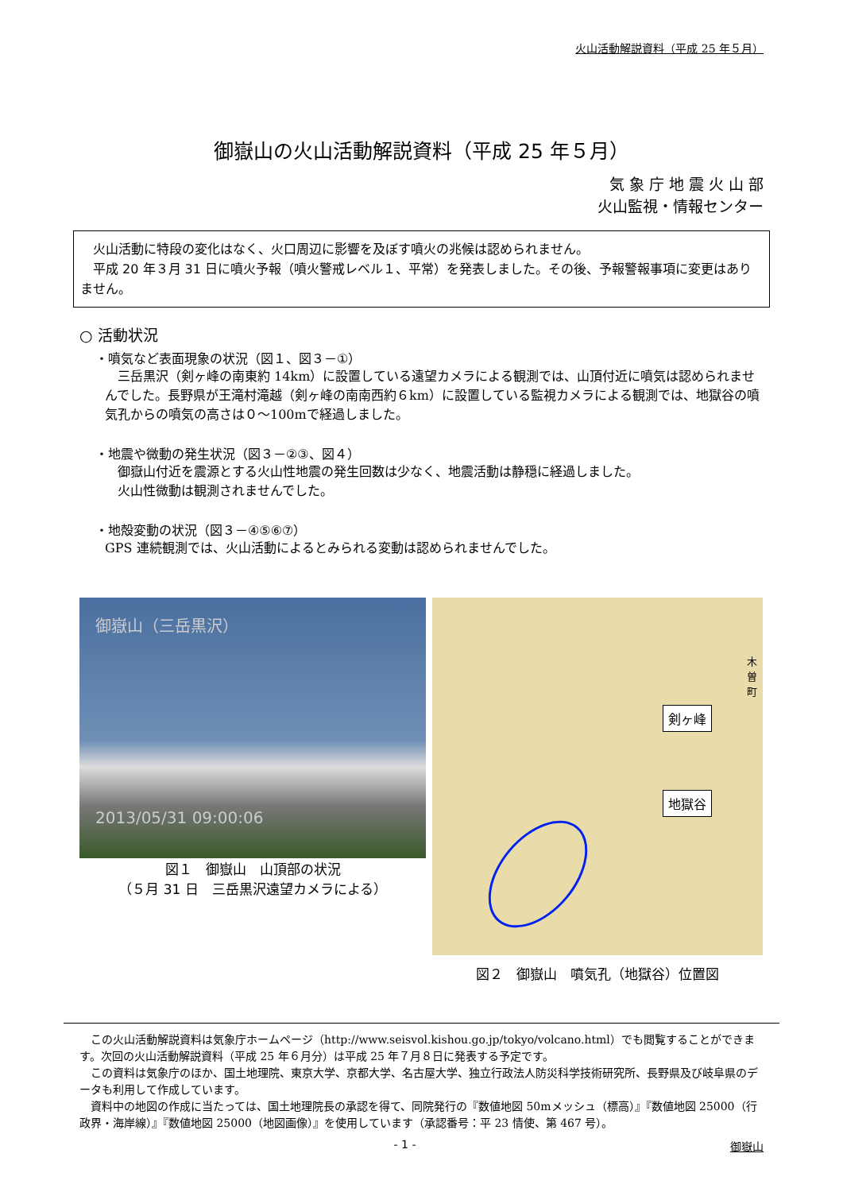火山活動解説資料（平成 25 年５月）
御嶽山の火山活動解説資料（平成 25 年５月）
気 象 庁 地 震 火 山 部
火山監視・情報センター
　火山活動に特段の変化はなく、火口周辺に影響を及ぼす噴火の兆候は認められません。
　平成 20 年３月 31 日に噴火予報（噴火警戒レベル１、平常）を発表しました。その後、予報警報事項に変更はありません。
○ 活動状況
・噴気など表面現象の状況（図１、図３－①）
　三岳黒沢（剣ヶ峰の南東約 14km）に設置している遠望カメラによる観測では、山頂付近に噴気は認められませんでした。長野県が王滝村滝越（剣ヶ峰の南南西約６km）に設置している監視カメラによる観測では、地獄谷の噴気孔からの噴気の高さは０～100mで経過しました。
・地震や微動の発生状況（図３－②③、図４）
　御嶽山付近を震源とする火山性地震の発生回数は少なく、地震活動は静穏に経過しました。
　火山性微動は観測されませんでした。
・地殻変動の状況（図３－④⑤⑥⑦）
GPS 連続観測では、火山活動によるとみられる変動は認められませんでした。
御嶽山（三岳黒沢）
2013/05/31 09:00:06
図１　御嶽山　山頂部の状況
（５月 31 日　三岳黒沢遠望カメラによる）
剣ヶ峰
地獄谷
木曽町
図２　御嶽山　噴気孔（地獄谷）位置図
この火山活動解説資料は気象庁ホームページ（http://www.seisvol.kishou.go.jp/tokyo/volcano.html）でも閲覧することができます。次回の火山活動解説資料（平成 25 年６月分）は平成 25 年７月８日に発表する予定です。
この資料は気象庁のほか、国土地理院、東京大学、京都大学、名古屋大学、独立行政法人防災科学技術研究所、長野県及び岐阜県のデータも利用して作成しています。
資料中の地図の作成に当たっては、国土地理院長の承認を得て、同院発行の『数値地図 50mメッシュ（標高）』『数値地図 25000（行政界・海岸線）』『数値地図 25000（地図画像）』を使用しています（承認番号：平 23 情使、第 467 号）。
- 1 - 御嶽山